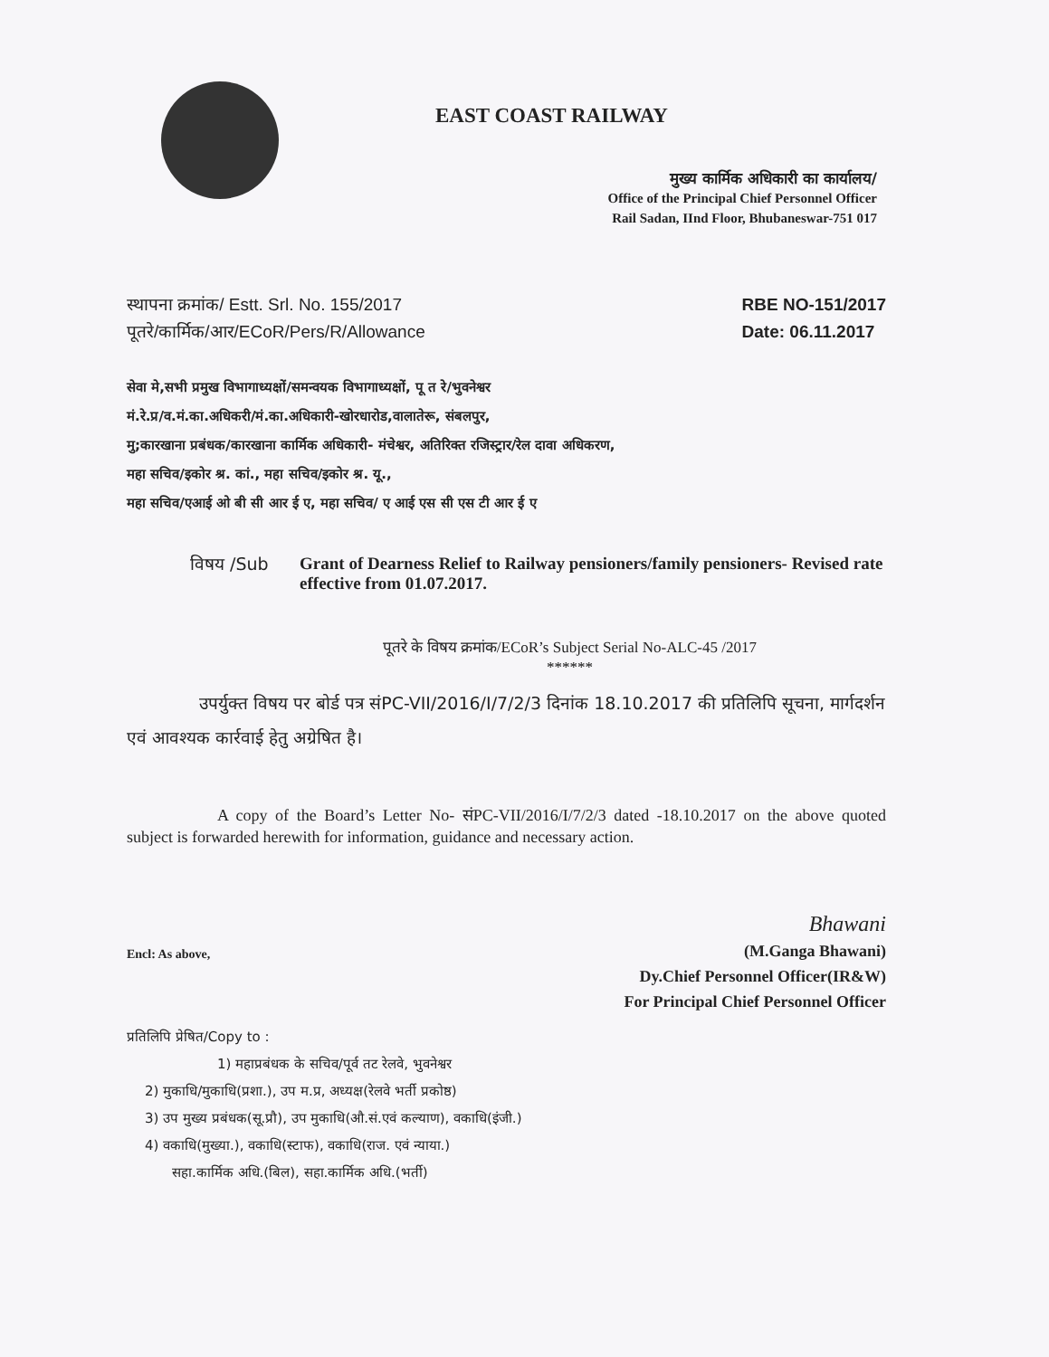EAST COAST RAILWAY
मुख्य कार्मिक अधिकारी का कार्यालय/
Office of the Principal Chief Personnel Officer
Rail Sadan, IInd Floor, Bhubaneswar-751 017
स्थापना क्रमांक/ Estt. Srl. No. 155/2017
पूतरे/कार्मिक/आर/ECoR/Pers/R/Allowance
RBE NO-151/2017
Date: 06.11.2017
सेवा मे,सभी प्रमुख विभागाध्यक्षों/समन्वयक विभागाध्यक्षों, पू त रे/भुवनेश्वर
मं.रे.प्र/व.मं.का.अधिकरी/मं.का.अधिकारी-खोरधारोड,वालातेरू, संबलपुर,
मु;कारखाना प्रबंधक/कारखाना कार्मिक अधिकारी- मंचेश्वर, अतिरिक्त रजिस्ट्रार/रेल दावा अधिकरण,
महा सचिव/इकोर श्र. कां., महा सचिव/इकोर श्र. यू.,
महा सचिव/एआई ओ बी सी आर ई ए, महा सचिव/ ए आई एस सी एस टी आर ई ए
विषय /Sub Grant of Dearness Relief to Railway pensioners/family pensioners- Revised rate effective from 01.07.2017.
पूतरे के विषय क्रमांक/ECoR’s Subject Serial No-ALC-45 /2017
******
उपर्युक्त विषय पर बोर्ड पत्र संPC-VII/2016/I/7/2/3 दिनांक 18.10.2017 की प्रतिलिपि सूचना, मार्गदर्शन एवं आवश्यक कार्रवाई हेतु अग्रेषित है।
A copy of the Board’s Letter No- संPC-VII/2016/I/7/2/3 dated -18.10.2017 on the above quoted subject is forwarded herewith for information, guidance and necessary action.
Encl: As above,
Bhawani
(M.Ganga Bhawani)
Dy.Chief Personnel Officer(IR&W)
For Principal Chief Personnel Officer
प्रतिलिपि प्रेषित/Copy to :
1) महाप्रबंधक के सचिव/पूर्व तट रेलवे, भुवनेश्वर
2) मुकाधि/मुकाधि(प्रशा.), उप म.प्र, अध्यक्ष(रेलवे भर्ती प्रकोष्ठ)
3) उप मुख्य प्रबंधक(सू.प्रौ), उप मुकाधि(औ.सं.एवं कल्याण), वकाधि(इंजी.)
4) वकाधि(मुख्या.), वकाधि(स्टाफ), वकाधि(राज. एवं न्याया.)
सहा.कार्मिक अधि.(बिल), सहा.कार्मिक अधि.(भर्ती)